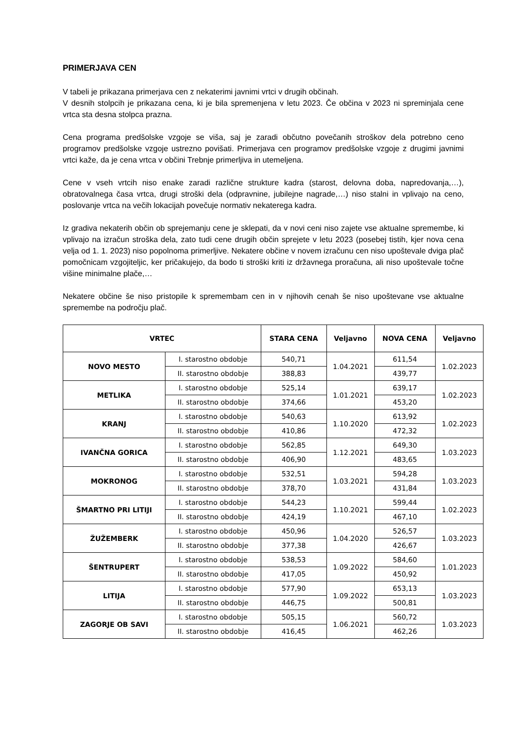PRIMERJAVA CEN
V tabeli je prikazana primerjava cen z nekaterimi javnimi vrtci v drugih občinah.
V desnih stolpcih je prikazana cena, ki je bila spremenjena v letu 2023. Če občina v 2023 ni spreminjala cene vrtca sta desna stolpca prazna.
Cena programa predšolske vzgoje se viša, saj je zaradi občutno povečanih stroškov dela potrebno ceno programov predšolske vzgoje ustrezno povišati. Primerjava cen programov predšolske vzgoje z drugimi javnimi vrtci kaže, da je cena vrtca v občini Trebnje primerljiva in utemeljena.
Cene v vseh vrtcih niso enake zaradi različne strukture kadra (starost, delovna doba, napredovanja,…), obratovalnega časa vrtca, drugi stroški dela (odpravnine, jubilejne nagrade,…) niso stalni in vplivajo na ceno, poslovanje vrtca na večih lokacijah povečuje normativ nekaterega kadra.
Iz gradiva nekaterih občin ob sprejemanju cene je sklepati, da v novi ceni niso zajete vse aktualne spremembe, ki vplivajo na izračun stroška dela, zato tudi cene drugih občin sprejete v letu 2023 (posebej tistih, kjer nova cena velja od 1. 1. 2023) niso popolnoma primerljive. Nekatere občine v novem izračunu cen niso upoštevale dviga plač pomočnicam vzgojiteljic, ker pričakujejo, da bodo ti stroški kriti iz državnega proračuna, ali niso upoštevale točne višine minimalne plače,…
Nekatere občine še niso pristopile k spremembam cen in v njihovih cenah še niso upoštevane vse aktualne spremembe na področju plač.
| VRTEC | | STARA CENA | Veljavno | NOVA CENA | Veljavno |
| --- | --- | --- | --- | --- | --- |
| NOVO MESTO | I. starostno obdobje | 540,71 | 1.04.2021 | 611,54 | 1.02.2023 |
| | II. starostno obdobje | 388,83 | | 439,77 | |
| METLIKA | I. starostno obdobje | 525,14 | 1.01.2021 | 639,17 | 1.02.2023 |
| | II. starostno obdobje | 374,66 | | 453,20 | |
| KRANJ | I. starostno obdobje | 540,63 | 1.10.2020 | 613,92 | 1.02.2023 |
| | II. starostno obdobje | 410,86 | | 472,32 | |
| IVANČNA GORICA | I. starostno obdobje | 562,85 | 1.12.2021 | 649,30 | 1.03.2023 |
| | II. starostno obdobje | 406,90 | | 483,65 | |
| MOKRONOG | I. starostno obdobje | 532,51 | 1.03.2021 | 594,28 | 1.03.2023 |
| | II. starostno obdobje | 378,70 | | 431,84 | |
| ŠMARTNO PRI LITIJI | I. starostno obdobje | 544,23 | 1.10.2021 | 599,44 | 1.02.2023 |
| | II. starostno obdobje | 424,19 | | 467,10 | |
| ŽUŽEMBERK | I. starostno obdobje | 450,96 | 1.04.2020 | 526,57 | 1.03.2023 |
| | II. starostno obdobje | 377,38 | | 426,67 | |
| ŠENTRUPERT | I. starostno obdobje | 538,53 | 1.09.2022 | 584,60 | 1.01.2023 |
| | II. starostno obdobje | 417,05 | | 450,92 | |
| LITIJA | I. starostno obdobje | 577,90 | 1.09.2022 | 653,13 | 1.03.2023 |
| | II. starostno obdobje | 446,75 | | 500,81 | |
| ZAGORJE OB SAVI | I. starostno obdobje | 505,15 | 1.06.2021 | 560,72 | 1.03.2023 |
| | II. starostno obdobje | 416,45 | | 462,26 | |